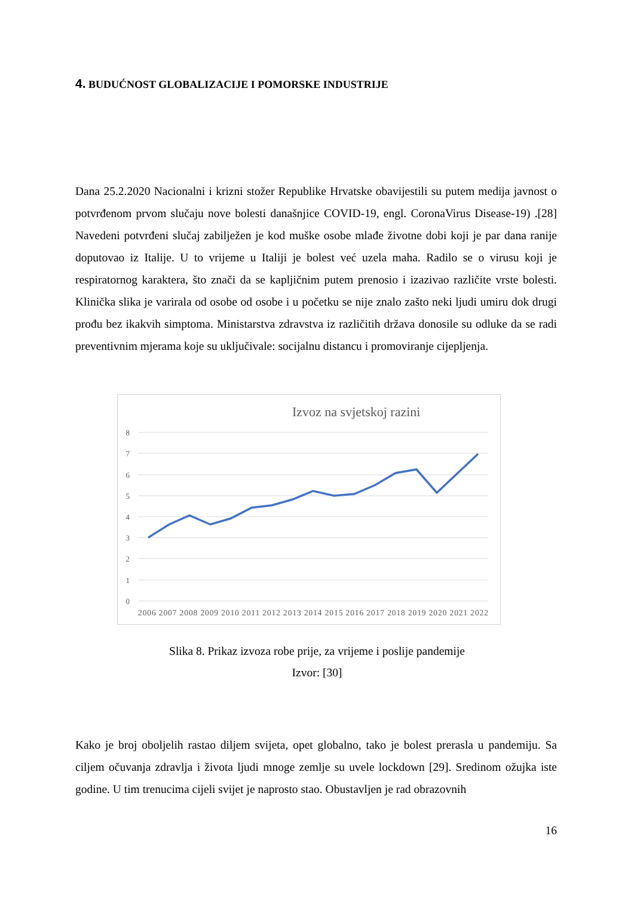4. BUDUĆNOST GLOBALIZACIJE I POMORSKE INDUSTRIJE
Dana 25.2.2020 Nacionalni i krizni stožer Republike Hrvatske obavijestili su putem medija javnost o potvrđenom prvom slučaju nove bolesti današnjice COVID-19, engl. CoronaVirus Disease-19) .[28] Navedeni potvrđeni slučaj zabilježen je kod muške osobe mlađe životne dobi koji je par dana ranije doputovao iz Italije. U to vrijeme u Italiji je bolest već uzela maha. Radilo se o virusu koji je respiratornog karaktera, što znači da se kapljičnim putem prenosio i izazivao različite vrste bolesti. Klinička slika je varirala od osobe od osobe i u početku se nije znalo zašto neki ljudi umiru dok drugi prođu bez ikakvih simptoma. Ministarstva zdravstva iz različitih država donosile su odluke da se radi preventivnim mjerama koje su uključivale: socijalnu distancu i promoviranje cijepljenja.
Izvoz na svjetskoj razini
8
7
6
5
4
3
2
1
0
2006 2007 2008 2009 2010 2011 2012 2013 2014 2015 2016 2017 2018 2019 2020 2021 2022
Slika 8. Prikaz izvoza robe prije, za vrijeme i poslije pandemije
Izvor: [30]
Kako je broj oboljelih rastao diljem svijeta, opet globalno, tako je bolest prerasla u pandemiju. Sa ciljem očuvanja zdravlja i života ljudi mnoge zemlje su uvele lockdown [29]. Sredinom ožujka iste godine. U tim trenucima cijeli svijet je naprosto stao. Obustavljen je rad obrazovnih
16